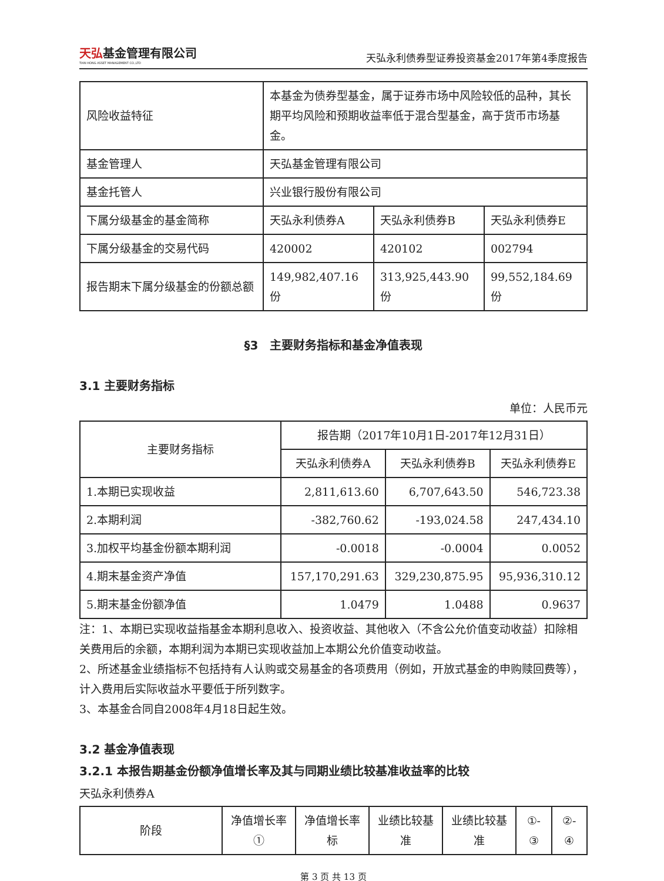天弘基金管理有限公司
TIAN HONG ASSET MANAGEMENT CO.,LTD
天弘永利债券型证券投资基金2017年第4季度报告
| 风险收益特征 | 本基金为债券型基金，属于证券市场中风险较低的品种，其长期平均风险和预期收益率低于混合型基金，高于货币市场基金。 | | |
| 基金管理人 | 天弘基金管理有限公司 | | |
| 基金托管人 | 兴业银行股份有限公司 | | |
| 下属分级基金的基金简称 | 天弘永利债券A | 天弘永利债券B | 天弘永利债券E |
| 下属分级基金的交易代码 | 420002 | 420102 | 002794 |
| 报告期末下属分级基金的份额总额 | 149,982,407.16份 | 313,925,443.90份 | 99,552,184.69份 |
§3　主要财务指标和基金净值表现
3.1 主要财务指标
单位：人民币元
| 主要财务指标 | 报告期（2017年10月1日-2017年12月31日） | | |
| --- | --- | --- | --- |
| | 天弘永利债券A | 天弘永利债券B | 天弘永利债券E |
| 1.本期已实现收益 | 2,811,613.60 | 6,707,643.50 | 546,723.38 |
| 2.本期利润 | -382,760.62 | -193,024.58 | 247,434.10 |
| 3.加权平均基金份额本期利润 | -0.0018 | -0.0004 | 0.0052 |
| 4.期末基金资产净值 | 157,170,291.63 | 329,230,875.95 | 95,936,310.12 |
| 5.期末基金份额净值 | 1.0479 | 1.0488 | 0.9637 |
注：1、本期已实现收益指基金本期利息收入、投资收益、其他收入（不含公允价值变动收益）扣除相关费用后的余额，本期利润为本期已实现收益加上本期公允价值变动收益。
2、所述基金业绩指标不包括持有人认购或交易基金的各项费用（例如，开放式基金的申购赎回费等），计入费用后实际收益水平要低于所列数字。
3、本基金合同自2008年4月18日起生效。
3.2 基金净值表现
3.2.1 本报告期基金份额净值增长率及其与同期业绩比较基准收益率的比较
天弘永利债券A
| 阶段 | 净值增长率① | 净值增长率标 | 业绩比较基准 | 业绩比较基准 | ①-③ | ②-④ |
| --- | --- | --- | --- | --- | --- | --- |
第 3 页 共 13 页